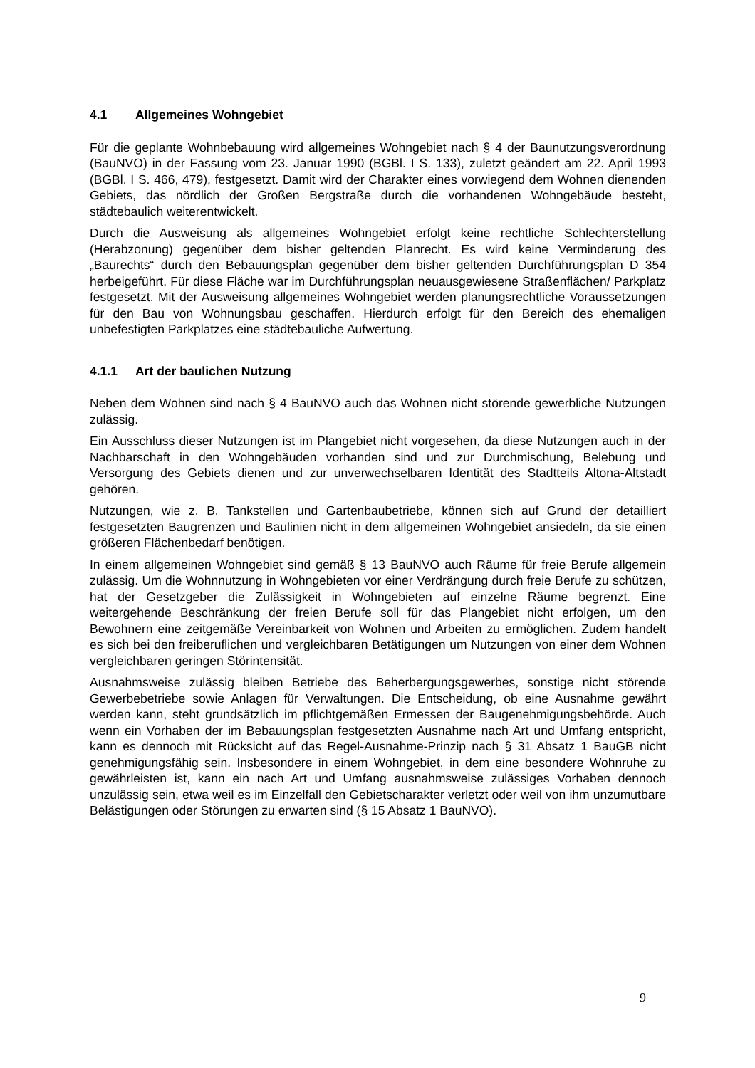4.1 Allgemeines Wohngebiet
Für die geplante Wohnbebauung wird allgemeines Wohngebiet nach § 4 der Baunutzungsverordnung (BauNVO) in der Fassung vom 23. Januar 1990 (BGBl. I S. 133), zuletzt geändert am 22. April 1993 (BGBl. I S. 466, 479), festgesetzt. Damit wird der Charakter eines vorwiegend dem Wohnen dienenden Gebiets, das nördlich der Großen Bergstraße durch die vorhandenen Wohngebäude besteht, städtebaulich weiterentwickelt.
Durch die Ausweisung als allgemeines Wohngebiet erfolgt keine rechtliche Schlechterstellung (Herabzonung) gegenüber dem bisher geltenden Planrecht. Es wird keine Verminderung des „Baurechts“ durch den Bebauungsplan gegenüber dem bisher geltenden Durchführungsplan D 354 herbeigeführt. Für diese Fläche war im Durchführungsplan neuausgewiesene Straßenflächen/ Parkplatz festgesetzt. Mit der Ausweisung allgemeines Wohngebiet werden planungsrechtliche Voraussetzungen für den Bau von Wohnungsbau geschaffen. Hierdurch erfolgt für den Bereich des ehemaligen unbefestigten Parkplatzes eine städtebauliche Aufwertung.
4.1.1 Art der baulichen Nutzung
Neben dem Wohnen sind nach § 4 BauNVO auch das Wohnen nicht störende gewerbliche Nutzungen zulässig.
Ein Ausschluss dieser Nutzungen ist im Plangebiet nicht vorgesehen, da diese Nutzungen auch in der Nachbarschaft in den Wohngebäuden vorhanden sind und zur Durchmischung, Belebung und Versorgung des Gebiets dienen und zur unverwechselbaren Identität des Stadtteils Altona-Altstadt gehören.
Nutzungen, wie z. B. Tankstellen und Gartenbaubetriebe, können sich auf Grund der detailliert festgesetzten Baugrenzen und Baulinien nicht in dem allgemeinen Wohngebiet ansiedeln, da sie einen größeren Flächenbedarf benötigen.
In einem allgemeinen Wohngebiet sind gemäß § 13 BauNVO auch Räume für freie Berufe allgemein zulässig. Um die Wohnnutzung in Wohngebieten vor einer Verdrängung durch freie Berufe zu schützen, hat der Gesetzgeber die Zulässigkeit in Wohngebieten auf einzelne Räume begrenzt. Eine weitergehende Beschränkung der freien Berufe soll für das Plangebiet nicht erfolgen, um den Bewohnern eine zeitgemäße Vereinbarkeit von Wohnen und Arbeiten zu ermöglichen. Zudem handelt es sich bei den freiberuflichen und vergleichbaren Betätigungen um Nutzungen von einer dem Wohnen vergleichbaren geringen Störintensität.
Ausnahmsweise zulässig bleiben Betriebe des Beherbergungsgewerbes, sonstige nicht störende Gewerbebetriebe sowie Anlagen für Verwaltungen. Die Entscheidung, ob eine Ausnahme gewährt werden kann, steht grundsätzlich im pflichtgemäßen Ermessen der Baugenehmigungsbehörde. Auch wenn ein Vorhaben der im Bebauungsplan festgesetzten Ausnahme nach Art und Umfang entspricht, kann es dennoch mit Rücksicht auf das Regel-Ausnahme-Prinzip nach § 31 Absatz 1 BauGB nicht genehmigungsfähig sein. Insbesondere in einem Wohngebiet, in dem eine besondere Wohnruhe zu gewährleisten ist, kann ein nach Art und Umfang ausnahmsweise zulässiges Vorhaben dennoch unzulässig sein, etwa weil es im Einzelfall den Gebietscharakter verletzt oder weil von ihm unzumutbare Belästigungen oder Störungen zu erwarten sind (§ 15 Absatz 1 BauNVO).
9